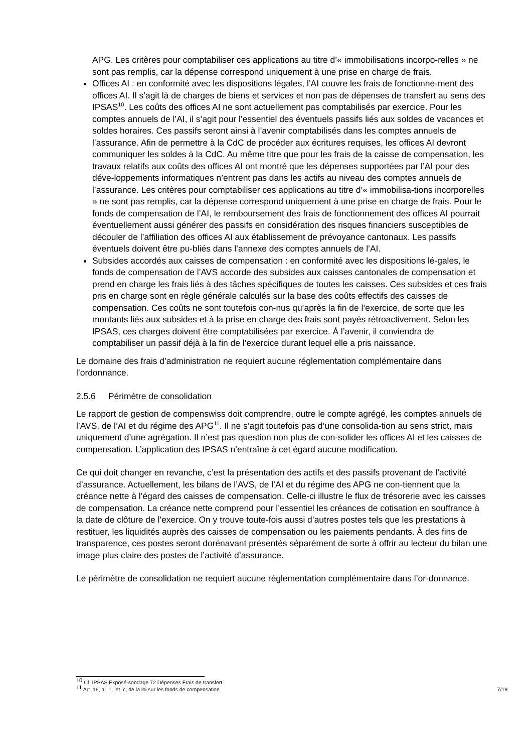APG. Les critères pour comptabiliser ces applications au titre d’« immobilisations incorpo-relles » ne sont pas remplis, car la dépense correspond uniquement à une prise en charge de frais.
Offices AI : en conformité avec les dispositions légales, l’AI couvre les frais de fonctionne-ment des offices AI. Il s’agit là de charges de biens et services et non pas de dépenses de transfert au sens des IPSAS<sup>10</sup>. Les coûts des offices AI ne sont actuellement pas comptabilisés par exercice. Pour les comptes annuels de l’AI, il s’agit pour l’essentiel des éventuels passifs liés aux soldes de vacances et soldes horaires. Ces passifs seront ainsi à l’avenir comptabilisés dans les comptes annuels de l’assurance. Afin de permettre à la CdC de procéder aux écritures requises, les offices AI devront communiquer les soldes à la CdC. Au même titre que pour les frais de la caisse de compensation, les travaux relatifs aux coûts des offices AI ont montré que les dépenses supportées par l’AI pour des déve-loppements informatiques n’entrent pas dans les actifs au niveau des comptes annuels de l’assurance. Les critères pour comptabiliser ces applications au titre d’« immobilisa-tions incorporelles » ne sont pas remplis, car la dépense correspond uniquement à une prise en charge de frais. Pour le fonds de compensation de l’AI, le remboursement des frais de fonctionnement des offices AI pourrait éventuellement aussi générer des passifs en considération des risques financiers susceptibles de découler de l’affiliation des offices AI aux établissement de prévoyance cantonaux. Les passifs éventuels doivent être pu-bliés dans l’annexe des comptes annuels de l’AI.
Subsides accordés aux caisses de compensation : en conformité avec les dispositions lé-gales, le fonds de compensation de l’AVS accorde des subsides aux caisses cantonales de compensation et prend en charge les frais liés à des tâches spécifiques de toutes les caisses. Ces subsides et ces frais pris en charge sont en règle générale calculés sur la base des coûts effectifs des caisses de compensation. Ces coûts ne sont toutefois con-nus qu’après la fin de l’exercice, de sorte que les montants liés aux subsides et à la prise en charge des frais sont payés rétroactivement. Selon les IPSAS, ces charges doivent être comptabilisées par exercice. À l’avenir, il conviendra de comptabiliser un passif déjà à la fin de l’exercice durant lequel elle a pris naissance.
Le domaine des frais d’administration ne requiert aucune réglementation complémentaire dans l’ordonnance.
2.5.6 Périmètre de consolidation
Le rapport de gestion de compenswiss doit comprendre, outre le compte agrégé, les comptes annuels de l’AVS, de l’AI et du régime des APG<sup>11</sup>. Il ne s’agit toutefois pas d’une consolida-tion au sens strict, mais uniquement d’une agrégation. Il n’est pas question non plus de con-solider les offices AI et les caisses de compensation. L’application des IPSAS n’entraîne à cet égard aucune modification.
Ce qui doit changer en revanche, c’est la présentation des actifs et des passifs provenant de l’activité d’assurance. Actuellement, les bilans de l’AVS, de l’AI et du régime des APG ne con-tiennent que la créance nette à l’égard des caisses de compensation. Celle-ci illustre le flux de trésorerie avec les caisses de compensation. La créance nette comprend pour l’essentiel les créances de cotisation en souffrance à la date de clôture de l’exercice. On y trouve toute-fois aussi d’autres postes tels que les prestations à restituer, les liquidités auprès des caisses de compensation ou les paiements pendants. À des fins de transparence, ces postes seront dorénavant présentés séparément de sorte à offrir au lecteur du bilan une image plus claire des postes de l’activité d’assurance.
Le périmètre de consolidation ne requiert aucune réglementation complémentaire dans l’or-donnance.
<sup>10</sup> Cf. IPSAS Exposé-sondage 72 Dépenses Frais de transfert
<sup>11</sup> Art. 16, al. 1, let. c, de la loi sur les fonds de compensation 7/19